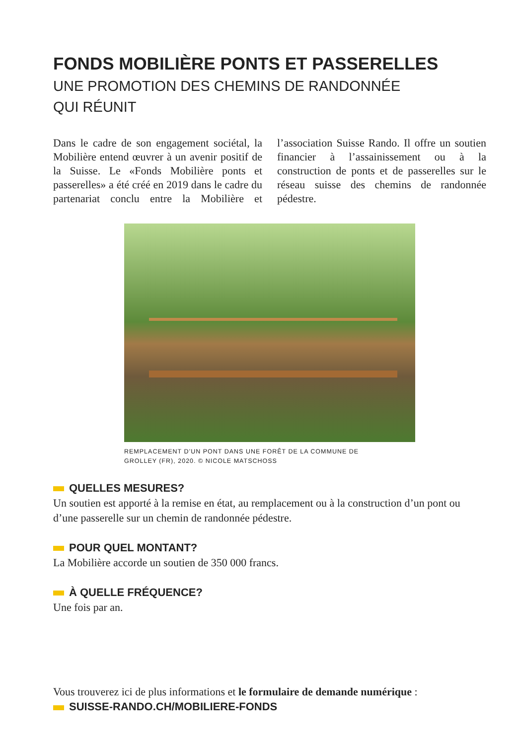FONDS MOBILIÈRE PONTS ET PASSERELLES
UNE PROMOTION DES CHEMINS DE RANDONNÉE
QUI RÉUNIT
Dans le cadre de son engagement sociétal, la Mobilière entend œuvrer à un avenir positif de la Suisse. Le «Fonds Mobilière ponts et passerelles» a été créé en 2019 dans le cadre du partenariat conclu entre la Mobilière et l’association Suisse Rando. Il offre un soutien financier à l’assainissement ou à la construction de ponts et de passerelles sur le réseau suisse des chemins de randonnée pédestre.
REMPLACEMENT D’UN PONT DANS UNE FORÊT DE LA COMMUNE DE
GROLLEY (FR), 2020. © NICOLE MATSCHOSS
QUELLES MESURES?
Un soutien est apporté à la remise en état, au remplacement ou à la construction d’un pont ou d’une passerelle sur un chemin de randonnée pédestre.
POUR QUEL MONTANT?
La Mobilière accorde un soutien de 350 000 francs.
À QUELLE FRÉQUENCE?
Une fois par an.
Vous trouverez ici de plus informations et le formulaire de demande numérique :
SUISSE-RANDO.CH/MOBILIERE-FONDS